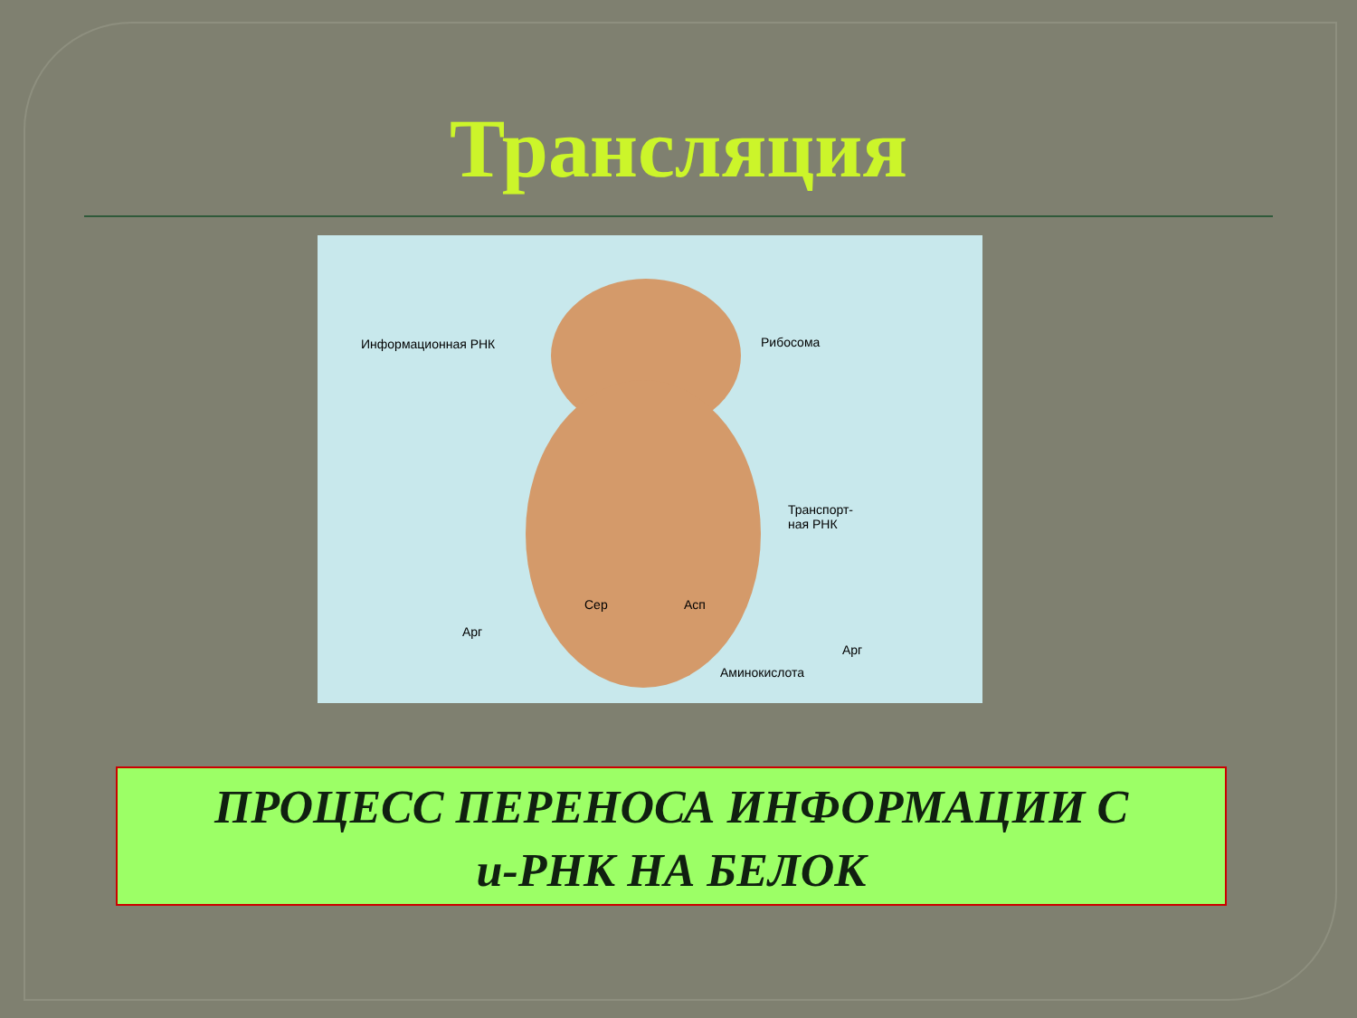Трансляция
Информационная РНК Рибосома
Транспорт-
ная РНК
Сер Асп
Арг
Арг
Аминокислота
ПРОЦЕСС ПЕРЕНОСА ИНФОРМАЦИИ С
и-РНК НА БЕЛОК